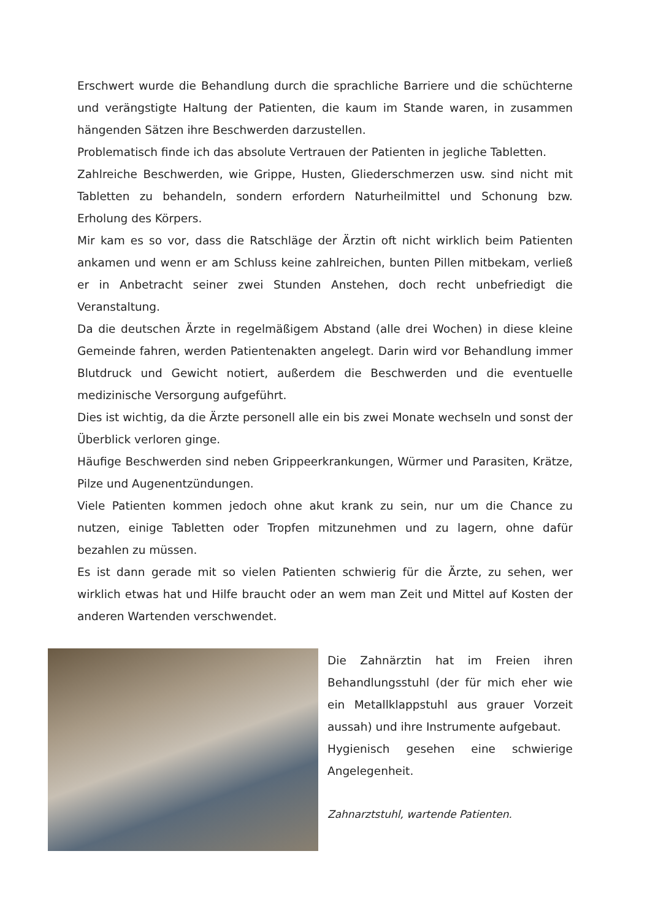Erschwert wurde die Behandlung durch die sprachliche Barriere und die schüchterne und verängstigte Haltung der Patienten, die kaum im Stande waren, in zusammen hängenden Sätzen ihre Beschwerden darzustellen.
Problematisch finde ich das absolute Vertrauen der Patienten in jegliche Tabletten.
Zahlreiche Beschwerden, wie Grippe, Husten, Gliederschmerzen usw. sind nicht mit Tabletten zu behandeln, sondern erfordern Naturheilmittel und Schonung bzw. Erholung des Körpers.
Mir kam es so vor, dass die Ratschläge der Ärztin oft nicht wirklich beim Patienten ankamen und wenn er am Schluss keine zahlreichen, bunten Pillen mitbekam, verließ er in Anbetracht seiner zwei Stunden Anstehen, doch recht unbefriedigt die Veranstaltung.
Da die deutschen Ärzte in regelmäßigem Abstand (alle drei Wochen) in diese kleine Gemeinde fahren, werden Patientenakten angelegt. Darin wird vor Behandlung immer Blutdruck und Gewicht notiert, außerdem die Beschwerden und die eventuelle medizinische Versorgung aufgeführt.
Dies ist wichtig, da die Ärzte personell alle ein bis zwei Monate wechseln und sonst der Überblick verloren ginge.
Häufige Beschwerden sind neben Grippeerkrankungen, Würmer und Parasiten, Krätze, Pilze und Augenentzündungen.
Viele Patienten kommen jedoch ohne akut krank zu sein, nur um die Chance zu nutzen, einige Tabletten oder Tropfen mitzunehmen und zu lagern, ohne dafür bezahlen zu müssen.
Es ist dann gerade mit so vielen Patienten schwierig für die Ärzte, zu sehen, wer wirklich etwas hat und Hilfe braucht oder an wem man Zeit und Mittel auf Kosten der anderen Wartenden verschwendet.
Die Zahnärztin hat im Freien ihren Behandlungsstuhl (der für mich eher wie ein Metallklappstuhl aus grauer Vorzeit aussah) und ihre Instrumente aufgebaut.
Hygienisch gesehen eine schwierige Angelegenheit.
Zahnarztstuhl, wartende Patienten.